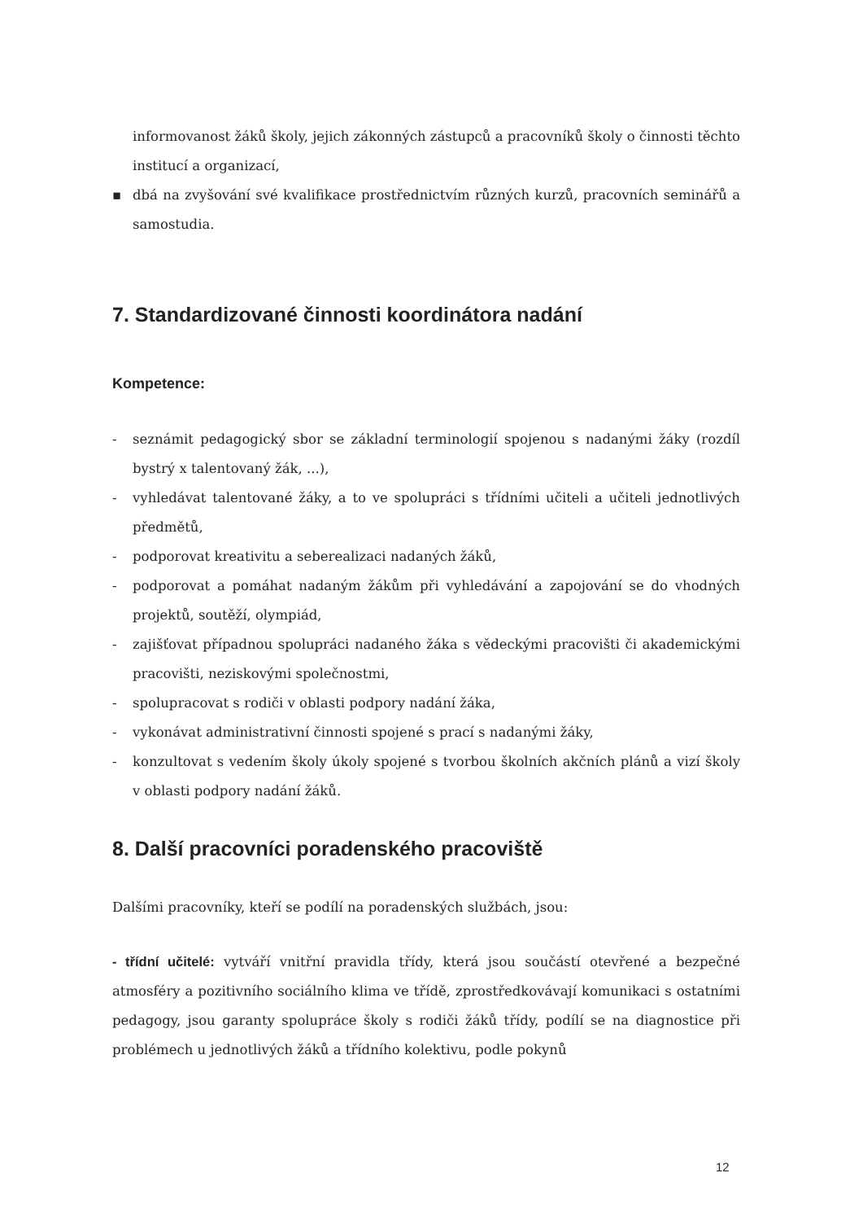informovanost žáků školy, jejich zákonných zástupců a pracovníků školy o činnosti těchto institucí a organizací,
▪ dbá na zvyšování své kvalifikace prostřednictvím různých kurzů, pracovních seminářů a samostudia.
7. Standardizované činnosti koordinátora nadání
Kompetence:
- seznámit pedagogický sbor se základní terminologií spojenou s nadanými žáky (rozdíl bystrý x talentovaný žák, ...),
- vyhledávat talentované žáky, a to ve spolupráci s třídními učiteli a učiteli jednotlivých předmětů,
- podporovat kreativitu a seberealizaci nadaných žáků,
- podporovat a pomáhat nadaným žákům při vyhledávání a zapojování se do vhodných projektů, soutěží, olympiád,
- zajišťovat případnou spolupráci nadaného žáka s vědeckými pracovišti či akademickými pracovišti, neziskovými společnostmi,
- spolupracovat s rodiči v oblasti podpory nadání žáka,
- vykonávat administrativní činnosti spojené s prací s nadanými žáky,
- konzultovat s vedením školy úkoly spojené s tvorbou školních akčních plánů a vizí školy v oblasti podpory nadání žáků.
8. Další pracovníci poradenského pracoviště
Dalšími pracovníky, kteří se podílí na poradenských službách, jsou:
- třídní učitelé: vytváří vnitřní pravidla třídy, která jsou součástí otevřené a bezpečné atmosféry a pozitivního sociálního klima ve třídě, zprostředkovávají komunikaci s ostatními pedagogy, jsou garanty spolupráce školy s rodiči žáků třídy, podílí se na diagnostice při problémech u jednotlivých žáků a třídního kolektivu, podle pokynů
12